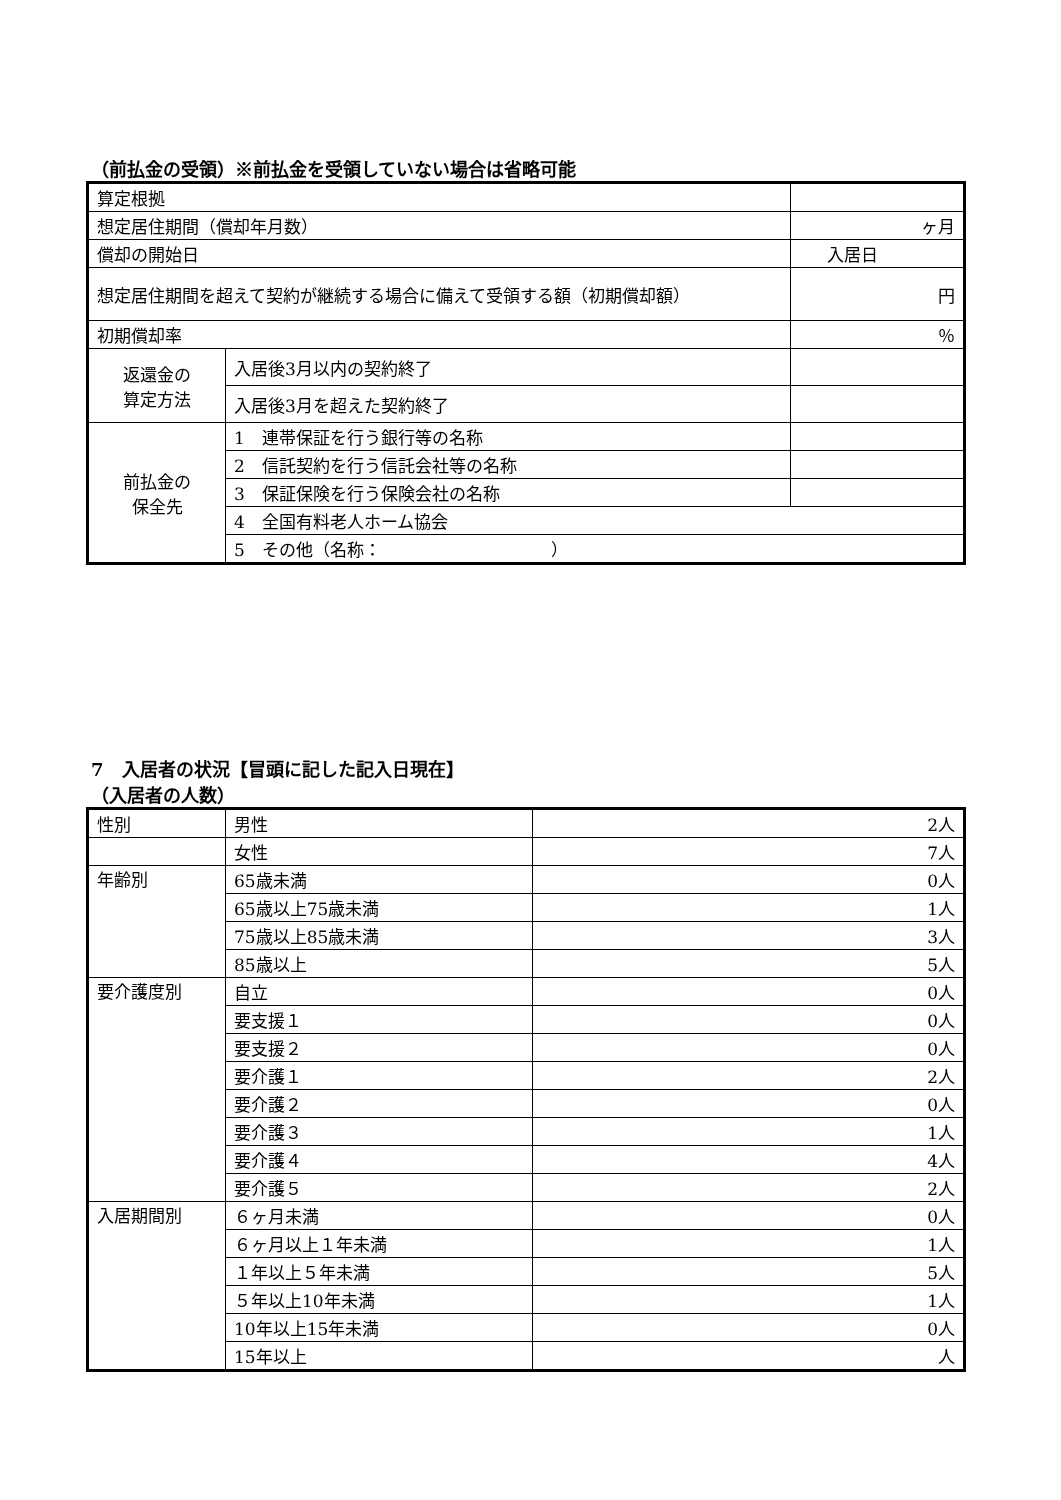（前払金の受領）※前払金を受領していない場合は省略可能
| 算定根拠 | | |
| 想定居住期間（償却年月数） | | ヶ月 |
| 償却の開始日 | | 入居日 |
| 想定居住期間を超えて契約が継続する場合に備えて受領する額（初期償却額） | | 円 |
| 初期償却率 | | ％ |
| 返還金の 算定方法 | 入居後3月以内の契約終了 | |
| | 入居後3月を超えた契約終了 | |
| 前払金の 保全先 | 1 連帯保証を行う銀行等の名称 | |
| | 2 信託契約を行う信託会社等の名称 | |
| | 3 保証保険を行う保険会社の名称 | |
| | 4 全国有料老人ホーム協会 | |
| | 5 その他（名称： ） | |
7　入居者の状況【冒頭に記した記入日現在】
（入居者の人数）
| 性別 | 男性 | 2人 |
| | 女性 | 7人 |
| 年齢別 | 65歳未満 | 0人 |
| | 65歳以上75歳未満 | 1人 |
| | 75歳以上85歳未満 | 3人 |
| | 85歳以上 | 5人 |
| 要介護度別 | 自立 | 0人 |
| | 要支援１ | 0人 |
| | 要支援２ | 0人 |
| | 要介護１ | 2人 |
| | 要介護２ | 0人 |
| | 要介護３ | 1人 |
| | 要介護４ | 4人 |
| | 要介護５ | 2人 |
| 入居期間別 | ６ヶ月未満 | 0人 |
| | ６ヶ月以上１年未満 | 1人 |
| | １年以上５年未満 | 5人 |
| | ５年以上10年未満 | 1人 |
| | 10年以上15年未満 | 0人 |
| | 15年以上 | 人 |